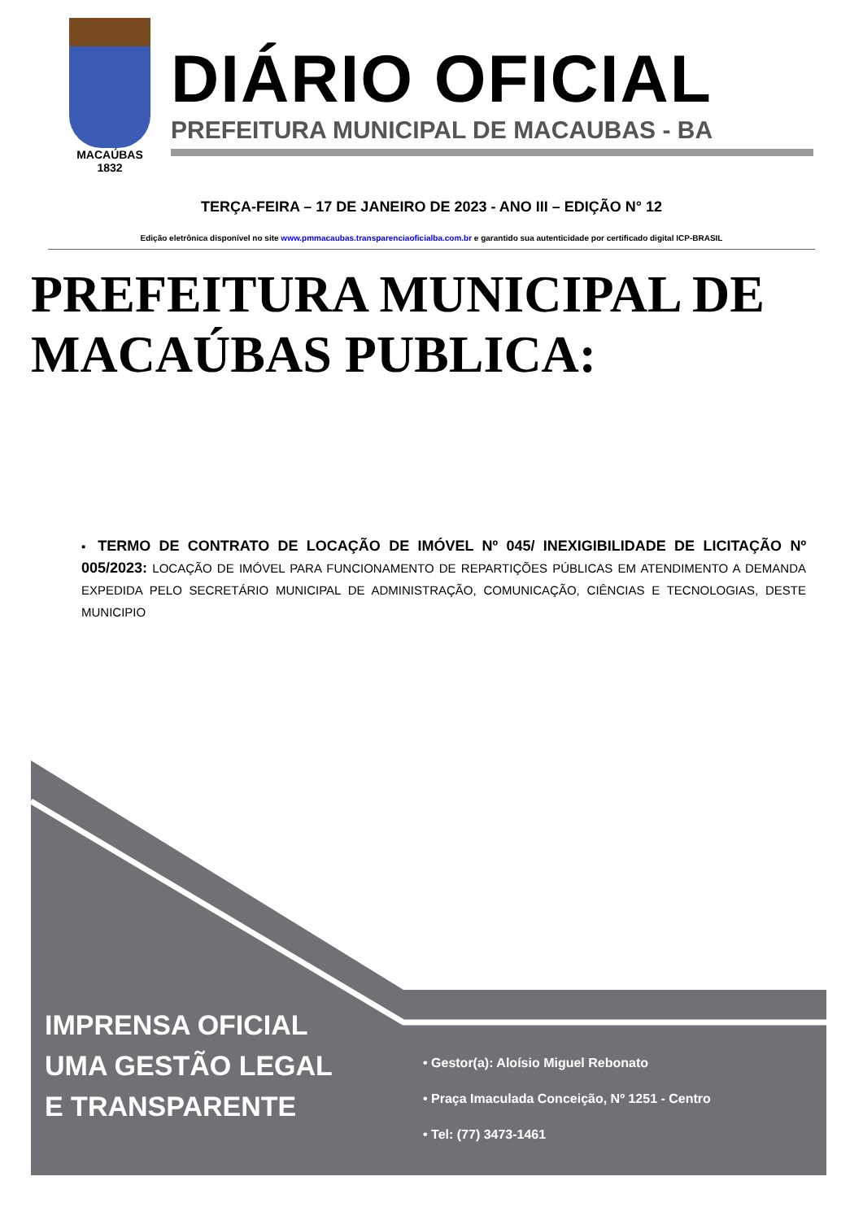MACAÚBAS
1832
DIÁRIO OFICIAL
PREFEITURA MUNICIPAL DE MACAUBAS - BA
TERÇA-FEIRA – 17 DE JANEIRO DE 2023 - ANO III – EDIÇÃO N° 12
Edição eletrônica disponível no site www.pmmacaubas.transparenciaoficialba.com.br e garantido sua autenticidade por certificado digital ICP-BRASIL
PREFEITURA MUNICIPAL DE MACAÚBAS PUBLICA:
▪ TERMO DE CONTRATO DE LOCAÇÃO DE IMÓVEL Nº 045/ INEXIGIBILIDADE DE LICITAÇÃO Nº 005/2023: LOCAÇÃO DE IMÓVEL PARA FUNCIONAMENTO DE REPARTIÇÕES PÚBLICAS EM ATENDIMENTO A DEMANDA EXPEDIDA PELO SECRETÁRIO MUNICIPAL DE ADMINISTRAÇÃO, COMUNICAÇÃO, CIÊNCIAS E TECNOLOGIAS, DESTE MUNICIPIO
IMPRENSA OFICIAL
UMA GESTÃO LEGAL
E TRANSPARENTE
• Gestor(a): Aloísio Miguel Rebonato
• Praça Imaculada Conceição, Nº 1251 - Centro
• Tel: (77) 3473-1461